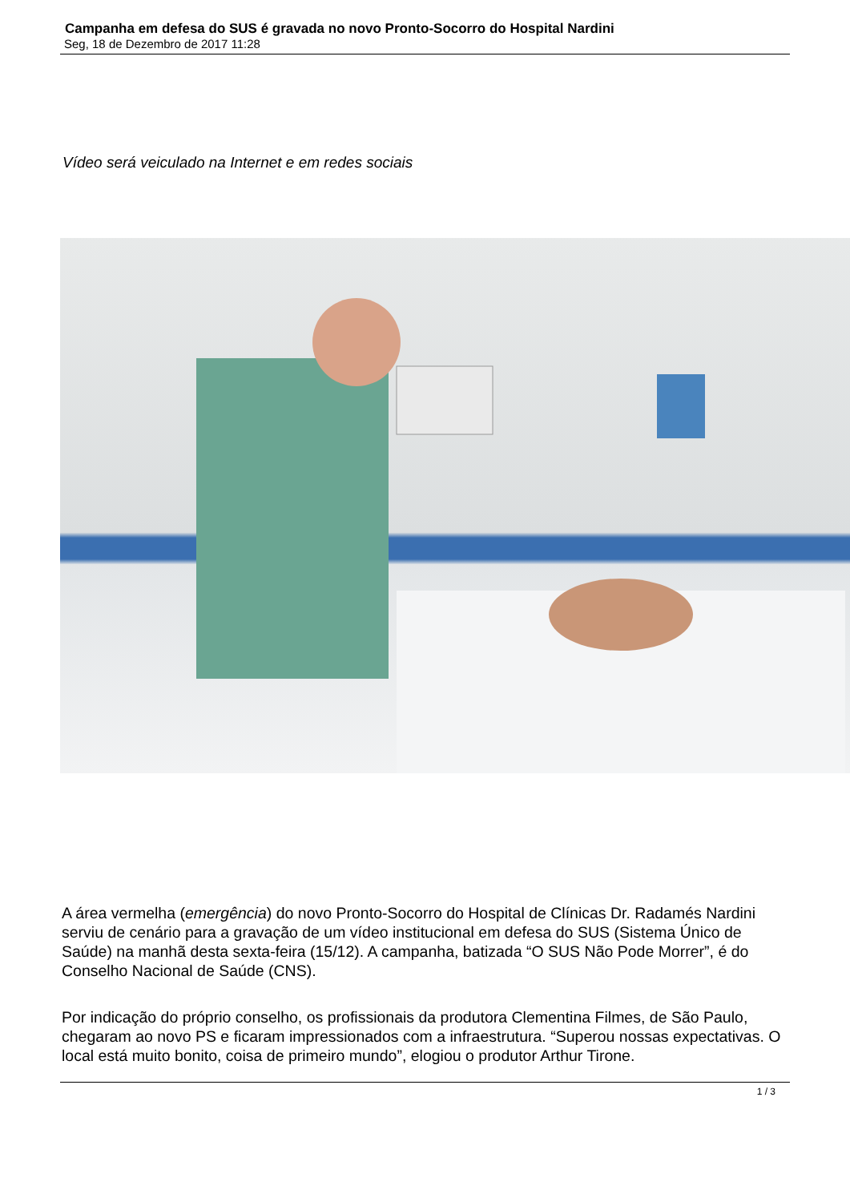Campanha em defesa do SUS é gravada no novo Pronto-Socorro do Hospital Nardini
Seg, 18 de Dezembro de 2017 11:28
Vídeo será veiculado na Internet e em redes sociais
A área vermelha (emergência) do novo Pronto-Socorro do Hospital de Clínicas Dr. Radamés Nardini serviu de cenário para a gravação de um vídeo institucional em defesa do SUS (Sistema Único de Saúde) na manhã desta sexta-feira (15/12). A campanha, batizada “O SUS Não Pode Morrer”, é do Conselho Nacional de Saúde (CNS).
Por indicação do próprio conselho, os profissionais da produtora Clementina Filmes, de São Paulo, chegaram ao novo PS e ficaram impressionados com a infraestrutura. “Superou nossas expectativas. O local está muito bonito, coisa de primeiro mundo”, elogiou o produtor Arthur Tirone.
1 / 3